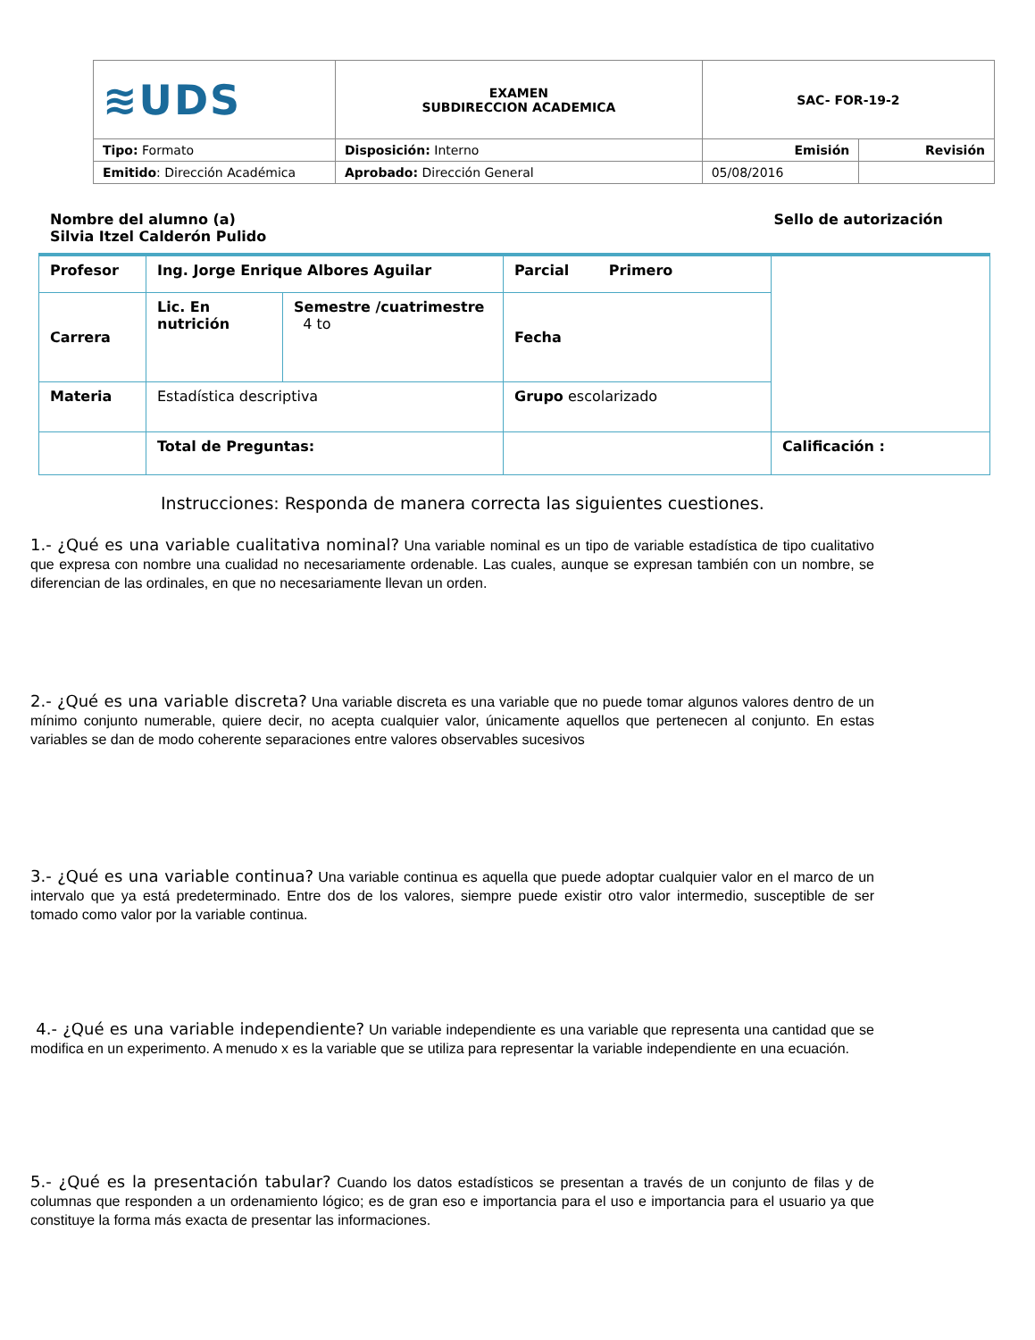| ≋UDS | EXAMEN SUBDIRECCION ACADEMICA | SAC- FOR-19-2 | |
| Tipo: Formato | Disposición: Interno | Emisión | Revisión |
| Emitido : Dirección Académica | Aprobado: Dirección General | 05/08/2016 | |
Nombre del alumno (a)
Silvia Itzel Calderón Pulido
Sello de autorización
| Profesor | Ing. Jorge Enrique Albores Aguilar | | Parcial Primero | |
| Carrera | Lic. En nutrición | Semestre /cuatrimestre 4 to | Fecha | |
| Materia | Estadística descriptiva | | Grupo escolarizado | |
| | Total de Preguntas: | | | Calificación : |
Instrucciones: Responda de manera correcta las siguientes cuestiones.
1.- ¿Qué es una variable cualitativa nominal? Una variable nominal es un tipo de variable estadística de tipo cualitativo que expresa con nombre una cualidad no necesariamente ordenable. Las cuales, aunque se expresan también con un nombre, se diferencian de las ordinales, en que no necesariamente llevan un orden.
2.- ¿Qué es una variable discreta? Una variable discreta es una variable que no puede tomar algunos valores dentro de un mínimo conjunto numerable, quiere decir, no acepta cualquier valor, únicamente aquellos que pertenecen al conjunto. En estas variables se dan de modo coherente separaciones entre valores observables sucesivos
3.- ¿Qué es una variable continua? Una variable continua es aquella que puede adoptar cualquier valor en el marco de un intervalo que ya está predeterminado. Entre dos de los valores, siempre puede existir otro valor intermedio, susceptible de ser tomado como valor por la variable continua.
4.- ¿Qué es una variable independiente? Un variable independiente es una variable que representa una cantidad que se modifica en un experimento. A menudo x es la variable que se utiliza para representar la variable independiente en una ecuación.
5.- ¿Qué es la presentación tabular? Cuando los datos estadísticos se presentan a través de un conjunto de filas y de columnas que responden a un ordenamiento lógico; es de gran eso e importancia para el uso e importancia para el usuario ya que constituye la forma más exacta de presentar las informaciones.